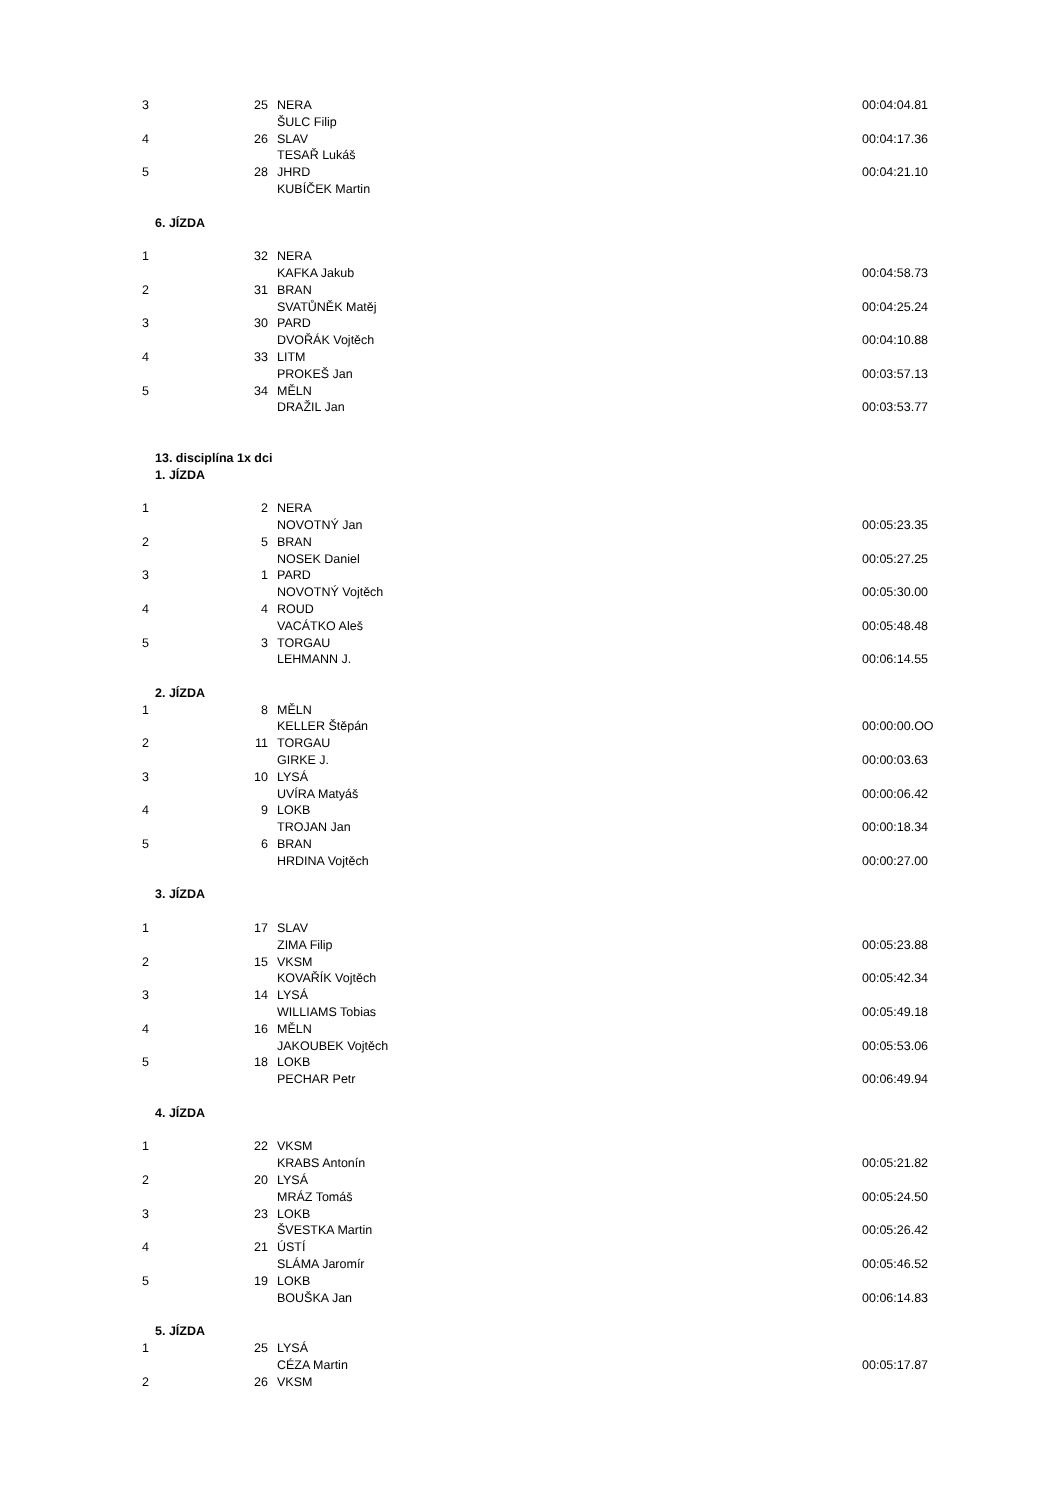| 3 | 25 | NERA | 00:04:04.81 |
| | | ŠULC Filip | |
| 4 | 26 | SLAV | 00:04:17.36 |
| | | TESAŘ Lukáš | |
| 5 | 28 | JHRD | 00:04:21.10 |
| | | KUBÍČEK Martin | |
| 6. JÍZDA | | | |
| 1 | 32 | NERA | |
| | | KAFKA Jakub | 00:04:58.73 |
| 2 | 31 | BRAN | |
| | | SVATŮNĚK Matěj | 00:04:25.24 |
| 3 | 30 | PARD | |
| | | DVOŘÁK Vojtěch | 00:04:10.88 |
| 4 | 33 | LITM | |
| | | PROKEŠ Jan | 00:03:57.13 |
| 5 | 34 | MĚLN | |
| | | DRAŽIL Jan | 00:03:53.77 |
| 13. disciplína 1x dci | | | |
| 1. JÍZDA | | | |
| 1 | 2 | NERA | |
| | | NOVOTNÝ Jan | 00:05:23.35 |
| 2 | 5 | BRAN | |
| | | NOSEK Daniel | 00:05:27.25 |
| 3 | 1 | PARD | |
| | | NOVOTNÝ Vojtěch | 00:05:30.00 |
| 4 | 4 | ROUD | |
| | | VACÁTKO Aleš | 00:05:48.48 |
| 5 | 3 | TORGAU | |
| | | LEHMANN J. | 00:06:14.55 |
| 2. JÍZDA | | | |
| 1 | 8 | MĚLN | |
| | | KELLER Štěpán | 00:00:00.OO |
| 2 | 11 | TORGAU | |
| | | GIRKE J. | 00:00:03.63 |
| 3 | 10 | LYSÁ | |
| | | UVÍRA Matyáš | 00:00:06.42 |
| 4 | 9 | LOKB | |
| | | TROJAN Jan | 00:00:18.34 |
| 5 | 6 | BRAN | |
| | | HRDINA Vojtěch | 00:00:27.00 |
| 3. JÍZDA | | | |
| 1 | 17 | SLAV | |
| | | ZIMA Filip | 00:05:23.88 |
| 2 | 15 | VKSM | |
| | | KOVAŘÍK Vojtěch | 00:05:42.34 |
| 3 | 14 | LYSÁ | |
| | | WILLIAMS Tobias | 00:05:49.18 |
| 4 | 16 | MĚLN | |
| | | JAKOUBEK Vojtěch | 00:05:53.06 |
| 5 | 18 | LOKB | |
| | | PECHAR Petr | 00:06:49.94 |
| 4. JÍZDA | | | |
| 1 | 22 | VKSM | |
| | | KRABS Antonín | 00:05:21.82 |
| 2 | 20 | LYSÁ | |
| | | MRÁZ Tomáš | 00:05:24.50 |
| 3 | 23 | LOKB | |
| | | ŠVESTKA Martin | 00:05:26.42 |
| 4 | 21 | ÚSTÍ | |
| | | SLÁMA Jaromír | 00:05:46.52 |
| 5 | 19 | LOKB | |
| | | BOUŠKA Jan | 00:06:14.83 |
| 5. JÍZDA | | | |
| 1 | 25 | LYSÁ | |
| | | CÉZA Martin | 00:05:17.87 |
| 2 | 26 | VKSM | |